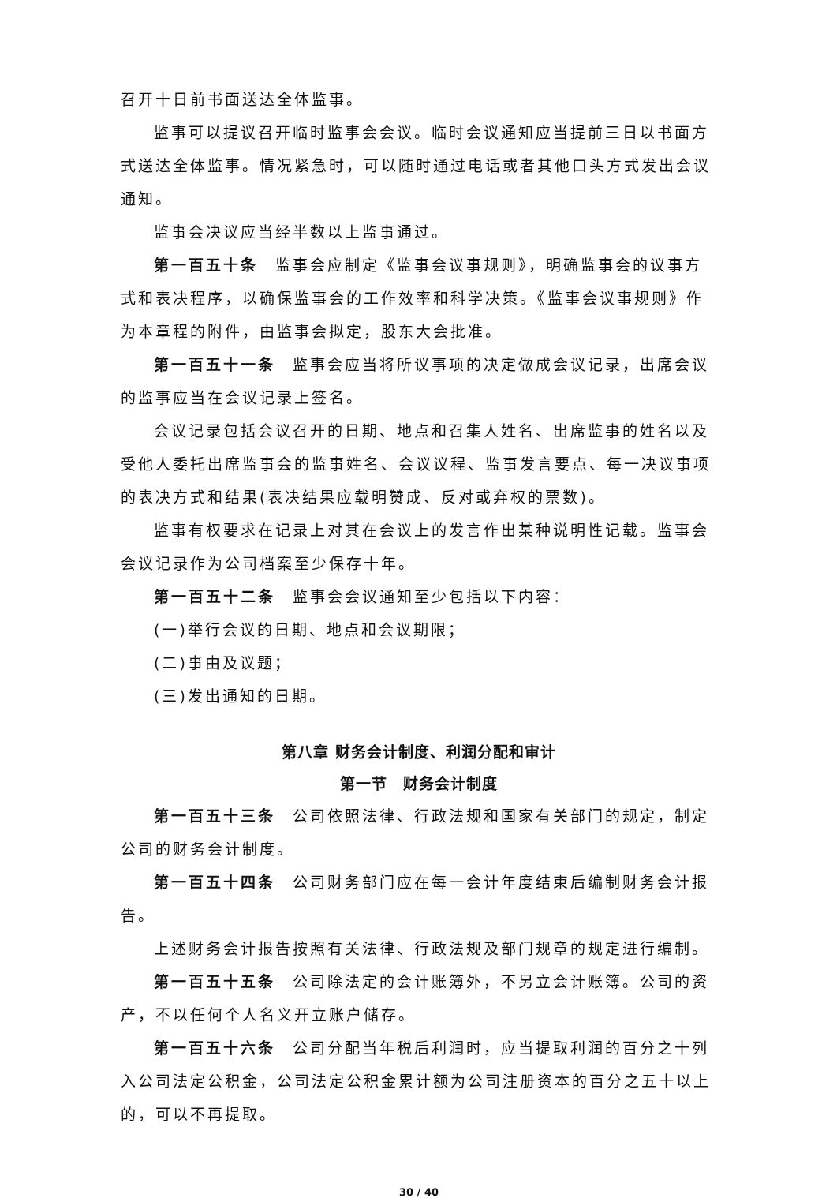召开十日前书面送达全体监事。
监事可以提议召开临时监事会会议。临时会议通知应当提前三日以书面方式送达全体监事。情况紧急时，可以随时通过电话或者其他口头方式发出会议通知。
监事会决议应当经半数以上监事通过。
第一百五十条　监事会应制定《监事会议事规则》，明确监事会的议事方式和表决程序，以确保监事会的工作效率和科学决策。《监事会议事规则》作为本章程的附件，由监事会拟定，股东大会批准。
第一百五十一条　监事会应当将所议事项的决定做成会议记录，出席会议的监事应当在会议记录上签名。
会议记录包括会议召开的日期、地点和召集人姓名、出席监事的姓名以及受他人委托出席监事会的监事姓名、会议议程、监事发言要点、每一决议事项的表决方式和结果(表决结果应载明赞成、反对或弃权的票数)。
监事有权要求在记录上对其在会议上的发言作出某种说明性记载。监事会会议记录作为公司档案至少保存十年。
第一百五十二条　监事会会议通知至少包括以下内容：
(一)举行会议的日期、地点和会议期限；
(二)事由及议题；
(三)发出通知的日期。
第八章 财务会计制度、利润分配和审计
第一节　财务会计制度
第一百五十三条　公司依照法律、行政法规和国家有关部门的规定，制定公司的财务会计制度。
第一百五十四条　公司财务部门应在每一会计年度结束后编制财务会计报告。
上述财务会计报告按照有关法律、行政法规及部门规章的规定进行编制。
第一百五十五条　公司除法定的会计账簿外，不另立会计账簿。公司的资产，不以任何个人名义开立账户储存。
第一百五十六条　公司分配当年税后利润时，应当提取利润的百分之十列入公司法定公积金，公司法定公积金累计额为公司注册资本的百分之五十以上的，可以不再提取。
30 / 40